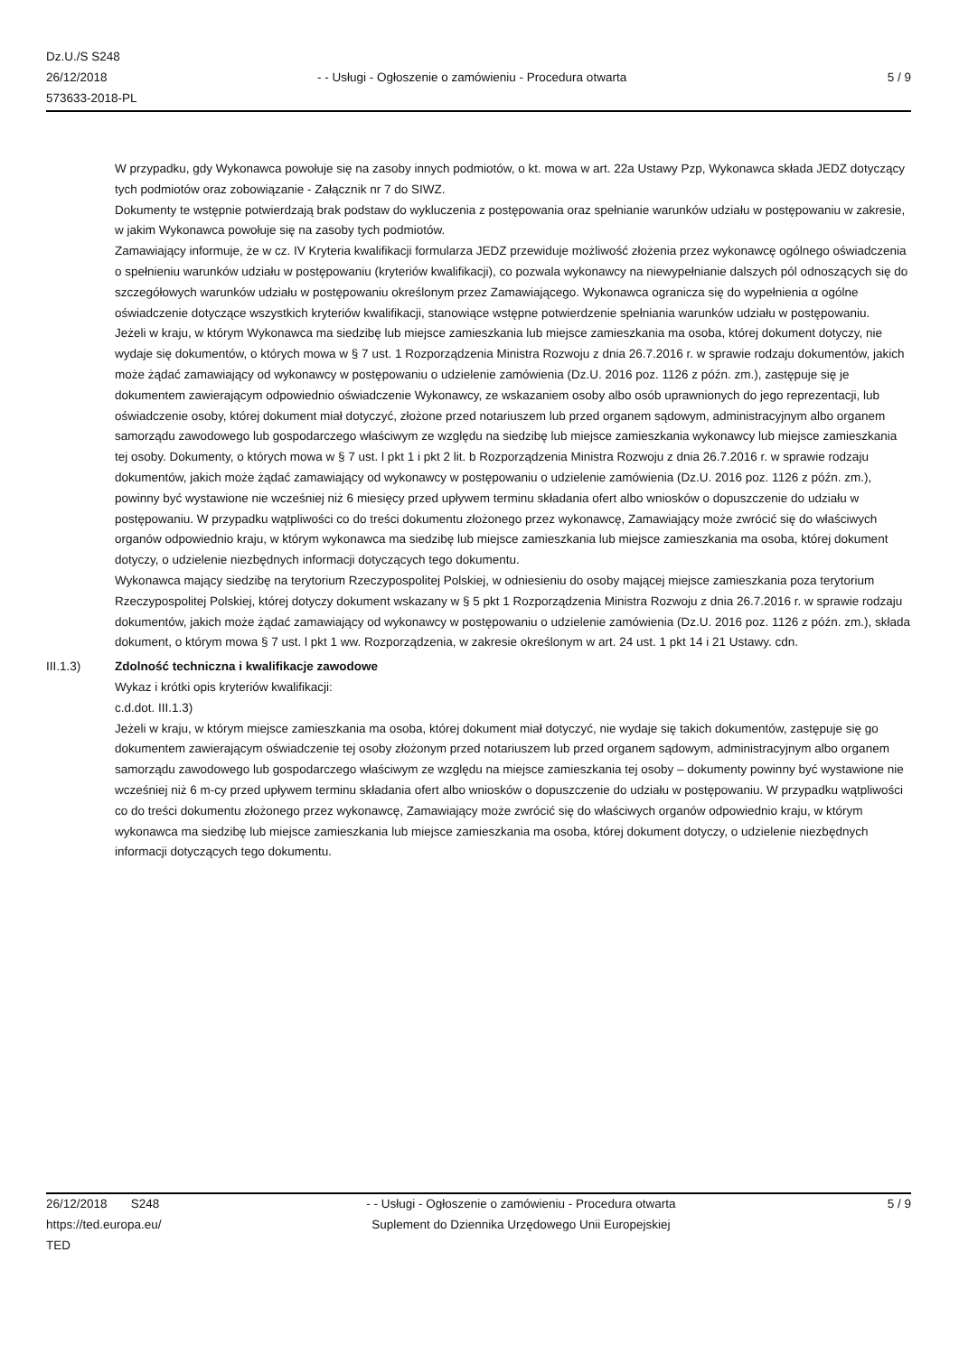Dz.U./S S248
26/12/2018
573633-2018-PL
- - Usługi - Ogłoszenie o zamówieniu - Procedura otwarta
5 / 9
W przypadku, gdy Wykonawca powołuje się na zasoby innych podmiotów, o kt. mowa w art. 22a Ustawy Pzp, Wykonawca składa JEDZ dotyczący tych podmiotów oraz zobowiązanie - Załącznik nr 7 do SIWZ.
Dokumenty te wstępnie potwierdzają brak podstaw do wykluczenia z postępowania oraz spełnianie warunków udziału w postępowaniu w zakresie, w jakim Wykonawca powołuje się na zasoby tych podmiotów.
Zamawiający informuje, że w cz. IV Kryteria kwalifikacji formularza JEDZ przewiduje możliwość złożenia przez wykonawcę ogólnego oświadczenia o spełnieniu warunków udziału w postępowaniu (kryteriów kwalifikacji), co pozwala wykonawcy na niewypełnianie dalszych pól odnoszących się do szczegółowych warunków udziału w postępowaniu określonym przez Zamawiającego. Wykonawca ogranicza się do wypełnienia α ogólne oświadczenie dotyczące wszystkich kryteriów kwalifikacji, stanowiące wstępne potwierdzenie spełniania warunków udziału w postępowaniu.
Jeżeli w kraju, w którym Wykonawca ma siedzibę lub miejsce zamieszkania lub miejsce zamieszkania ma osoba, której dokument dotyczy, nie wydaje się dokumentów, o których mowa w § 7 ust. 1 Rozporządzenia Ministra Rozwoju z dnia 26.7.2016 r. w sprawie rodzaju dokumentów, jakich może żądać zamawiający od wykonawcy w postępowaniu o udzielenie zamówienia (Dz.U. 2016 poz. 1126 z późn. zm.), zastępuje się je dokumentem zawierającym odpowiednio oświadczenie Wykonawcy, ze wskazaniem osoby albo osób uprawnionych do jego reprezentacji, lub oświadczenie osoby, której dokument miał dotyczyć, złożone przed notariuszem lub przed organem sądowym, administracyjnym albo organem samorządu zawodowego lub gospodarczego właściwym ze względu na siedzibę lub miejsce zamieszkania wykonawcy lub miejsce zamieszkania tej osoby. Dokumenty, o których mowa w § 7 ust. l pkt 1 i pkt 2 lit. b Rozporządzenia Ministra Rozwoju z dnia 26.7.2016 r. w sprawie rodzaju dokumentów, jakich może żądać zamawiający od wykonawcy w postępowaniu o udzielenie zamówienia (Dz.U. 2016 poz. 1126 z późn. zm.), powinny być wystawione nie wcześniej niż 6 miesięcy przed upływem terminu składania ofert albo wniosków o dopuszczenie do udziału w postępowaniu. W przypadku wątpliwości co do treści dokumentu złożonego przez wykonawcę, Zamawiający może zwrócić się do właściwych organów odpowiednio kraju, w którym wykonawca ma siedzibę lub miejsce zamieszkania lub miejsce zamieszkania ma osoba, której dokument dotyczy, o udzielenie niezbędnych informacji dotyczących tego dokumentu.
Wykonawca mający siedzibę na terytorium Rzeczypospolitej Polskiej, w odniesieniu do osoby mającej miejsce zamieszkania poza terytorium Rzeczypospolitej Polskiej, której dotyczy dokument wskazany w § 5 pkt 1 Rozporządzenia Ministra Rozwoju z dnia 26.7.2016 r. w sprawie rodzaju dokumentów, jakich może żądać zamawiający od wykonawcy w postępowaniu o udzielenie zamówienia (Dz.U. 2016 poz. 1126 z późn. zm.), składa dokument, o którym mowa § 7 ust. l pkt 1 ww. Rozporządzenia, w zakresie określonym w art. 24 ust. 1 pkt 14 i 21 Ustawy. cdn.
III.1.3) Zdolność techniczna i kwalifikacje zawodowe
Wykaz i krótki opis kryteriów kwalifikacji:
c.d.dot. III.1.3)
Jeżeli w kraju, w którym miejsce zamieszkania ma osoba, której dokument miał dotyczyć, nie wydaje się takich dokumentów, zastępuje się go dokumentem zawierającym oświadczenie tej osoby złożonym przed notariuszem lub przed organem sądowym, administracyjnym albo organem samorządu zawodowego lub gospodarczego właściwym ze względu na miejsce zamieszkania tej osoby – dokumenty powinny być wystawione nie wcześniej niż 6 m-cy przed upływem terminu składania ofert albo wniosków o dopuszczenie do udziału w postępowaniu. W przypadku wątpliwości co do treści dokumentu złożonego przez wykonawcę, Zamawiający może zwrócić się do właściwych organów odpowiednio kraju, w którym wykonawca ma siedzibę lub miejsce zamieszkania lub miejsce zamieszkania ma osoba, której dokument dotyczy, o udzielenie niezbędnych informacji dotyczących tego dokumentu.
26/12/2018 S248
https://ted.europa.eu/
TED
- - Usługi - Ogłoszenie o zamówieniu - Procedura otwarta
Suplement do Dziennika Urzędowego Unii Europejskiej
5 / 9